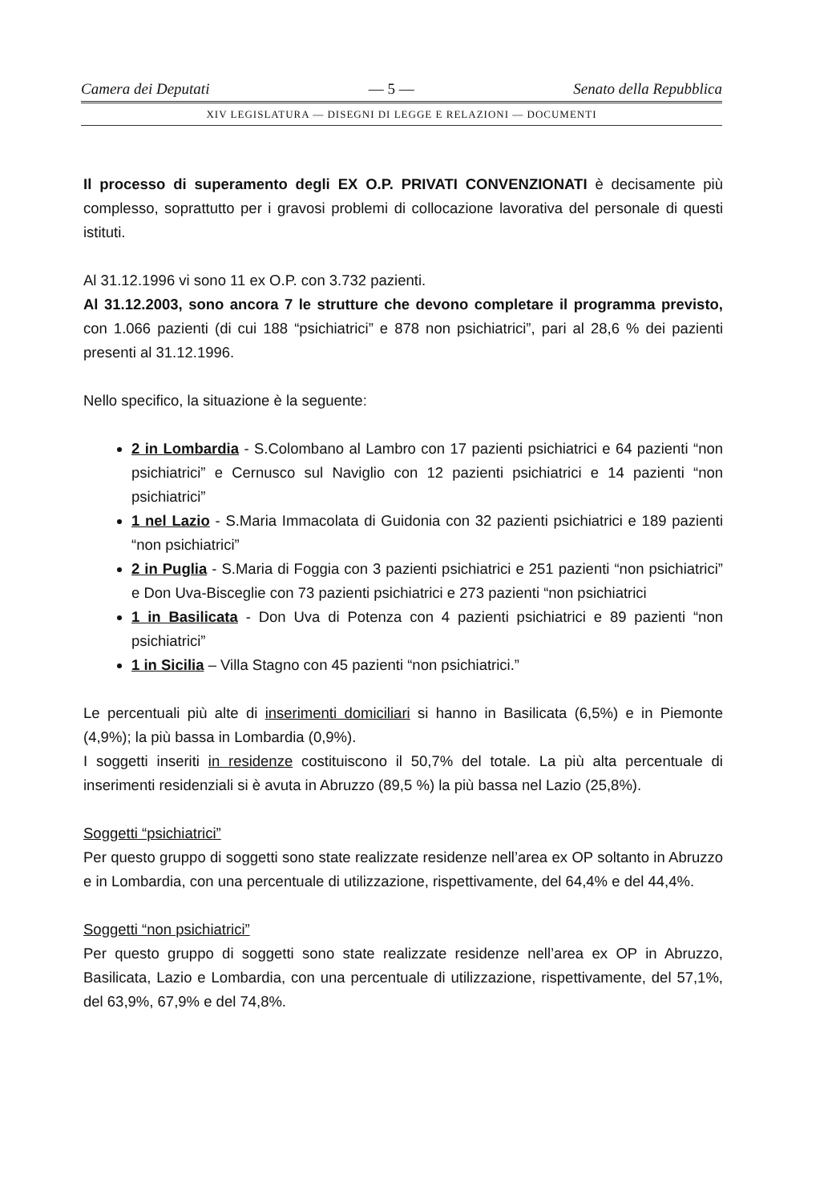Camera dei Deputati — 5 — Senato della Repubblica
XIV LEGISLATURA — DISEGNI DI LEGGE E RELAZIONI — DOCUMENTI
Il processo di superamento degli EX O.P. PRIVATI CONVENZIONATI è decisamente più complesso, soprattutto per i gravosi problemi di collocazione lavorativa del personale di questi istituti.
Al 31.12.1996 vi sono 11 ex O.P. con 3.732 pazienti.
Al 31.12.2003, sono ancora 7 le strutture che devono completare il programma previsto, con 1.066 pazienti (di cui 188 “psichiatrici” e 878 non psichiatrici”, pari al 28,6 % dei pazienti presenti al 31.12.1996.
Nello specifico, la situazione è la seguente:
2 in Lombardia - S.Colombano al Lambro con 17 pazienti psichiatrici e 64 pazienti “non psichiatrici” e Cernusco sul Naviglio con 12 pazienti psichiatrici e 14 pazienti “non psichiatrici”
1 nel Lazio - S.Maria Immacolata di Guidonia con 32 pazienti psichiatrici e 189 pazienti “non psichiatrici”
2 in Puglia - S.Maria di Foggia con 3 pazienti psichiatrici e 251 pazienti “non psichiatrici” e Don Uva-Bisceglie con 73 pazienti psichiatrici e 273 pazienti “non psichiatrici
1 in Basilicata - Don Uva di Potenza con 4 pazienti psichiatrici e 89 pazienti “non psichiatrici”
1 in Sicilia – Villa Stagno con 45 pazienti “non psichiatrici.”
Le percentuali più alte di inserimenti domiciliari si hanno in Basilicata (6,5%) e in Piemonte (4,9%); la più bassa in Lombardia (0,9%).
I soggetti inseriti in residenze costituiscono il 50,7% del totale. La più alta percentuale di inserimenti residenziali si è avuta in Abruzzo (89,5 %) la più bassa nel Lazio (25,8%).
Soggetti “psichiatrici”
Per questo gruppo di soggetti sono state realizzate residenze nell’area ex OP soltanto in Abruzzo e in Lombardia, con una percentuale di utilizzazione, rispettivamente, del 64,4% e del 44,4%.
Soggetti “non psichiatrici”
Per questo gruppo di soggetti sono state realizzate residenze nell’area ex OP in Abruzzo, Basilicata, Lazio e Lombardia, con una percentuale di utilizzazione, rispettivamente, del 57,1%, del 63,9%, 67,9% e del 74,8%.